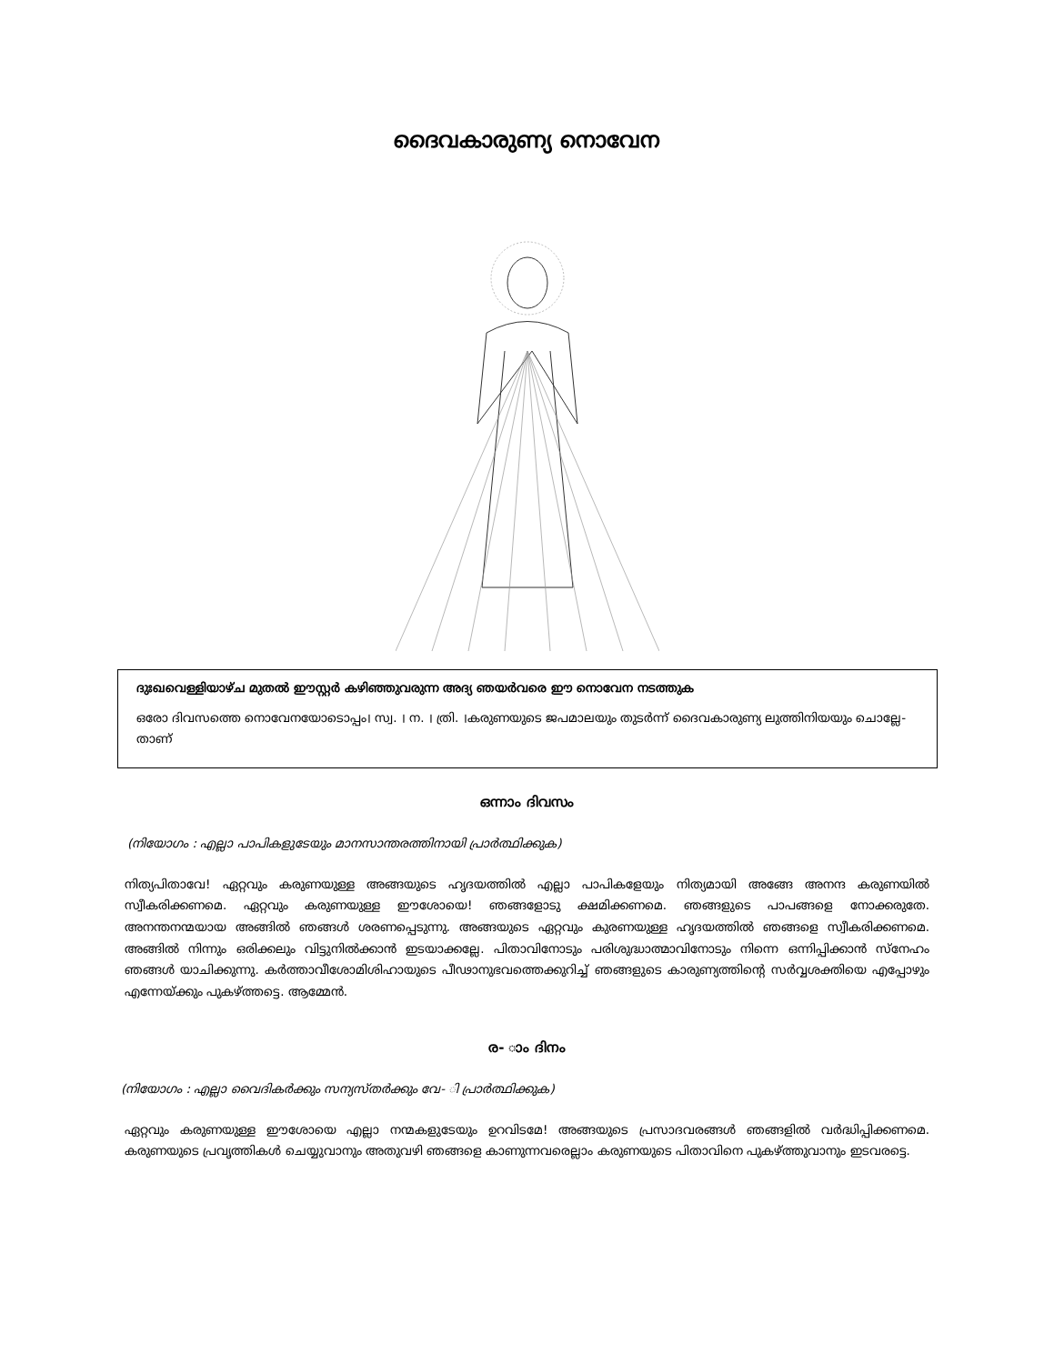ദൈവകാരുണ്യ നൊവേന
ദുഃഖവെള്ളിയാഴ്ച മുതൽ ഈസ്റ്റർ കഴിഞ്ഞുവരുന്ന അദ്യ ഞയർവരെ ഈ നൊവേന നടത്തുക
ഒരോ ദിവസത്തെ നൊവേനയോടൊപ്പം। സ്വ. । ന. । ത്രി. ।കരുണയുടെ ജപമാലയും തുടർന്ന് ദൈവകാരുണ്യ ലുത്തിനിയയും ചൊല്ലേ- താണ്
ഒന്നാം ദിവസം
(നിയോഗം : എല്ലാ പാപികളുടേയും മാനസാന്തരത്തിനായി പ്രാർത്ഥിക്കുക)
നിത്യപിതാവേ! ഏറ്റവും കരുണയുള്ള അങ്ങയുടെ ഹൃദയത്തിൽ എല്ലാ പാപികളേയും നിത്യമായി അങ്ങേ അനന്ദ കരുണയിൽ സ്വീകരിക്കണമെ. ഏറ്റവും കരുണയുള്ള ഈശോയെ! ഞങ്ങളോടു ക്ഷമിക്കണമെ. ഞങ്ങളുടെ പാപങ്ങളെ നോക്കരുതേ. അനന്തനന്മയായ അങ്ങിൽ ഞങ്ങൾ ശരണപ്പെടുന്നു. അങ്ങയുടെ ഏറ്റവും കുരണയുള്ള ഹൃദയത്തിൽ ഞങ്ങളെ സ്വീകരിക്കണമെ. അങ്ങിൽ നിന്നും ഒരിക്കലും വിട്ടുനിൽക്കാൻ ഇടയാക്കല്ലേ. പിതാവിനോടും പരിശുദ്ധാത്മാവിനോടും നിന്നെ ഒന്നിപ്പിക്കാൻ സ്നേഹം ഞങ്ങൾ യാചിക്കുന്നു. കർത്താവീശോമിശിഹായുടെ പീഢാനുഭവത്തെക്കുറിച്ച് ഞങ്ങളുടെ കാരുണ്യത്തിന്റെ സർവ്വശക്തിയെ എപ്പോഴും എന്നേയ്ക്കും പുകഴ്ത്തട്ടെ. ആമ്മേൻ.
ര- ാം ദിനം
(നിയോഗം : എല്ലാ വൈദികർക്കും സന്യസ്തർക്കും വേ- ി പ്രാർത്ഥിക്കുക)
ഏറ്റവും കരുണയുള്ള ഈശോയെ എല്ലാ നന്മകളുടേയും ഉറവിടമേ! അങ്ങയുടെ പ്രസാദവരങ്ങൾ ഞങ്ങളിൽ വർദ്ധിപ്പിക്കണമെ. കരുണയുടെ പ്രവൃത്തികൾ ചെയ്യുവാനും അതുവഴി ഞങ്ങളെ കാണുന്നവരെല്ലാം കരുണയുടെ പിതാവിനെ പുകഴ്ത്തുവാനും ഇടവരട്ടെ.